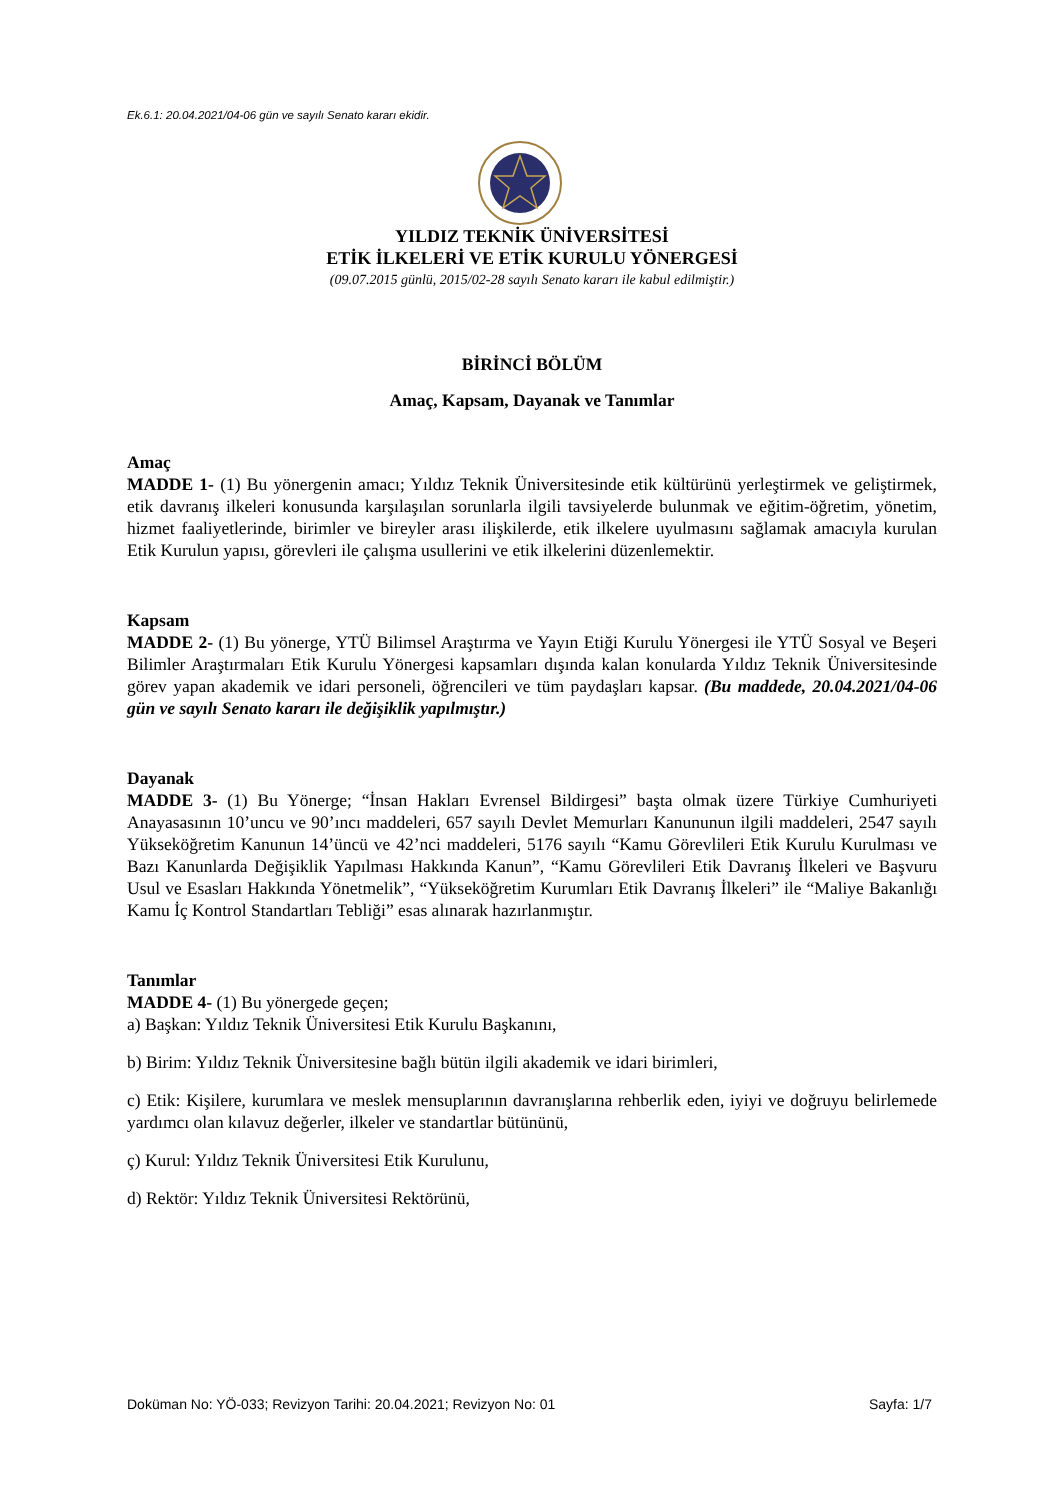Ek.6.1: 20.04.2021/04-06 gün ve sayılı Senato kararı ekidir.
YILDIZ TEKNİK ÜNİVERSİTESİ
ETİK İLKELERİ VE ETİK KURULU YÖNERGESİ
(09.07.2015 günlü, 2015/02-28 sayılı Senato kararı ile kabul edilmiştir.)
BİRİNCİ BÖLÜM
Amaç, Kapsam, Dayanak ve Tanımlar
Amaç
MADDE 1- (1) Bu yönergenin amacı; Yıldız Teknik Üniversitesinde etik kültürünü yerleştirmek ve geliştirmek, etik davranış ilkeleri konusunda karşılaşılan sorunlarla ilgili tavsiyelerde bulunmak ve eğitim-öğretim, yönetim, hizmet faaliyetlerinde, birimler ve bireyler arası ilişkilerde, etik ilkelere uyulmasını sağlamak amacıyla kurulan Etik Kurulun yapısı, görevleri ile çalışma usullerini ve etik ilkelerini düzenlemektir.
Kapsam
MADDE 2- (1) Bu yönerge, YTÜ Bilimsel Araştırma ve Yayın Etiği Kurulu Yönergesi ile YTÜ Sosyal ve Beşeri Bilimler Araştırmaları Etik Kurulu Yönergesi kapsamları dışında kalan konularda Yıldız Teknik Üniversitesinde görev yapan akademik ve idari personeli, öğrencileri ve tüm paydaşları kapsar. (Bu maddede, 20.04.2021/04-06 gün ve sayılı Senato kararı ile değişiklik yapılmıştır.)
Dayanak
MADDE 3- (1) Bu Yönerge; “İnsan Hakları Evrensel Bildirgesi” başta olmak üzere Türkiye Cumhuriyeti Anayasasının 10’uncu ve 90’ıncı maddeleri, 657 sayılı Devlet Memurları Kanununun ilgili maddeleri, 2547 sayılı Yükseköğretim Kanunun 14’üncü ve 42’nci maddeleri, 5176 sayılı “Kamu Görevlileri Etik Kurulu Kurulması ve Bazı Kanunlarda Değişiklik Yapılması Hakkında Kanun”, “Kamu Görevlileri Etik Davranış İlkeleri ve Başvuru Usul ve Esasları Hakkında Yönetmelik”, “Yükseköğretim Kurumları Etik Davranış İlkeleri” ile “Maliye Bakanlığı Kamu İç Kontrol Standartları Tebliği” esas alınarak hazırlanmıştır.
Tanımlar
MADDE 4- (1) Bu yönergede geçen;
a) Başkan: Yıldız Teknik Üniversitesi Etik Kurulu Başkanını,
b) Birim: Yıldız Teknik Üniversitesine bağlı bütün ilgili akademik ve idari birimleri,
c) Etik: Kişilere, kurumlara ve meslek mensuplarının davranışlarına rehberlik eden, iyiyi ve doğruyu belirlemede yardımcı olan kılavuz değerler, ilkeler ve standartlar bütününü,
ç) Kurul: Yıldız Teknik Üniversitesi Etik Kurulunu,
d) Rektör: Yıldız Teknik Üniversitesi Rektörünü,
Doküman No: YÖ-033; Revizyon Tarihi: 20.04.2021; Revizyon No: 01 Sayfa: 1/7